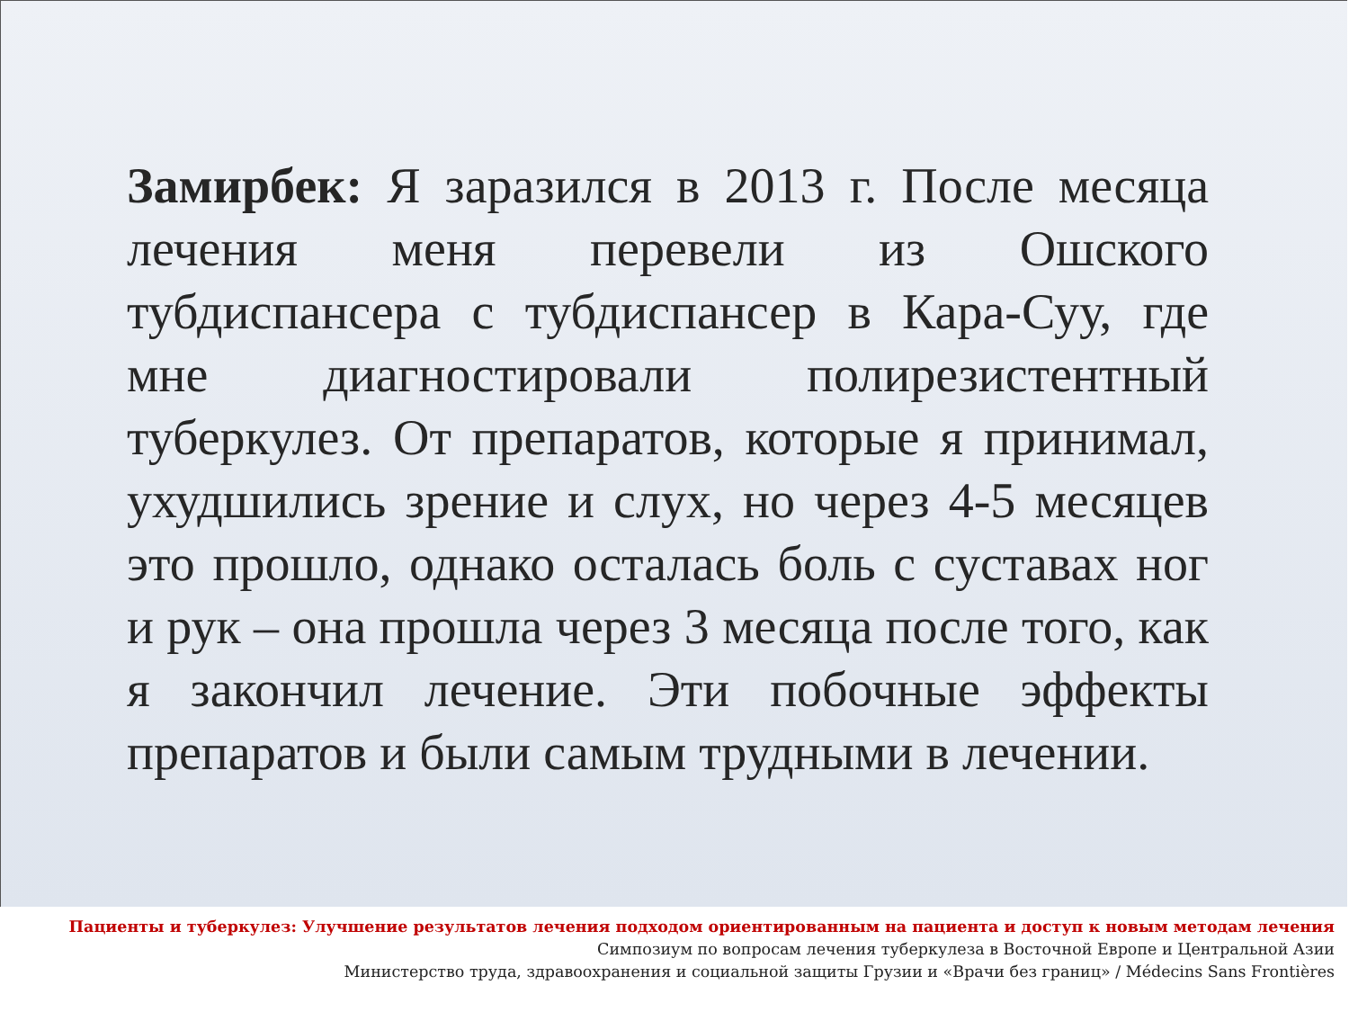Замирбек: Я заразился в 2013 г. После месяца лечения меня перевели из Ошского тубдиспансера с тубдиспансер в Кара-Суу, где мне диагностировали полирезистентный туберкулез. От препаратов, которые я принимал, ухудшились зрение и слух, но через 4-5 месяцев это прошло, однако осталась боль с суставах ног и рук – она прошла через 3 месяца после того, как я закончил лечение. Эти побочные эффекты препаратов и были самым трудными в лечении.
Пациенты и туберкулез: Улучшение результатов лечения подходом ориентированным на пациента и доступ к новым методам лечения
Симпозиум по вопросам лечения туберкулеза в Восточной Европе и Центральной Азии
Министерство труда, здравоохранения и социальной защиты Грузии и «Врачи без границ» / Médecins Sans Frontières